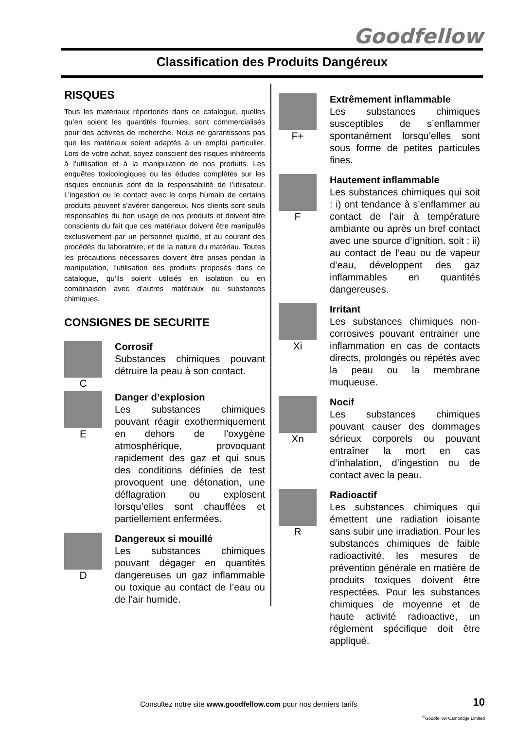Goodfellow
Classification des Produits Dangéreux
RISQUES
Tous les matériaux répertoriés dans ce catalogue, quelles qu’en soient les quantités fournies, sont commercialisés pour des activités de recherche. Nous ne garantissons pas que les matériaux soient adaptés à un emploi particulier. Lors de votre achat, soyez conscient des risques inhéreents à l’utilisation et à la manipulation de nos produits. Les enquêtes toxicologiques ou les édudes complètes sur les risques encourus sont de la responsabilité de l’utilsateur. L’ingestion ou le contact avec le corps humain de certains produits peuvent s’avérer dangereux. Nos clients sont seuls responsables du bon usage de nos produits et doivent être conscients du fait que ces matériaux doivent être manipulés exclusivement par un personnel qualifié, et au courant des procédés du laboratoire, et de la nature du matériau. Toutes les précautions nécessaires doivent être prises pendan la manipulation, l’utilisation des produits proposés dans ce catalogue, qu’ils soient utilisés en isolation ou en combinaison avec d’autres matériaux ou substances chimiques.
CONSIGNES DE SECURITE
C
Corrosif
Substances chimiques pouvant détruire la peau à son contact.
E
Danger d’explosion
Les substances chimiques pouvant réagir exothermiquement en dehors de l’oxygène atmosphérique, provoquant rapidement des gaz et qui sous des conditions définies de test provoquent une détonation, une déflagration ou explosent lorsqu’elles sont chauffées et partiellement enfermées.
D
Dangereux si mouillé
Les substances chimiques pouvant dégager en quantités dangereuses un gaz inflammable ou toxique au contact de l’eau ou de l’air humide.
F+
Extrêmement inflammable
Les substances chimiques susceptibles de s’enflammer spontanément lorsqu’elles sont sous forme de petites particules fines.
F
Hautement inflammable
Les substances chimiques qui soit : i) ont tendance à s’enflammer au contact de l’air à température ambiante ou après un bref contact avec une source d’ignition. soit : ii) au contact de l’eau ou de vapeur d’eau, développent des gaz inflammables en quantités dangereuses.
Xi
Irritant
Les substances chimiques non-corrosives pouvant entrainer une inflammation en cas de contacts directs, prolongés ou répétés avec la peau ou la membrane muqueuse.
Xn
Nocif
Les substances chimiques pouvant causer des dommages sérieux corporels ou pouvant entraîner la mort en cas d’inhalation, d’ingestion ou de contact avec la peau.
R
Radioactif
Les substances chimiques qui émettent une radiation ioisante sans subir une irradiation. Pour les substances chimiques de faible radioactivité, les mesures de prévention générale en matière de produits toxiques doivent être respectées. Pour les substances chimiques de moyenne et de haute activité radioactive, un réglement spécifique doit être appliqué.
Consultez notre site www.goodfellow.com pour nos derniers tarifs
10
<sup>©</sup>Goodfellow Cambridge Limited